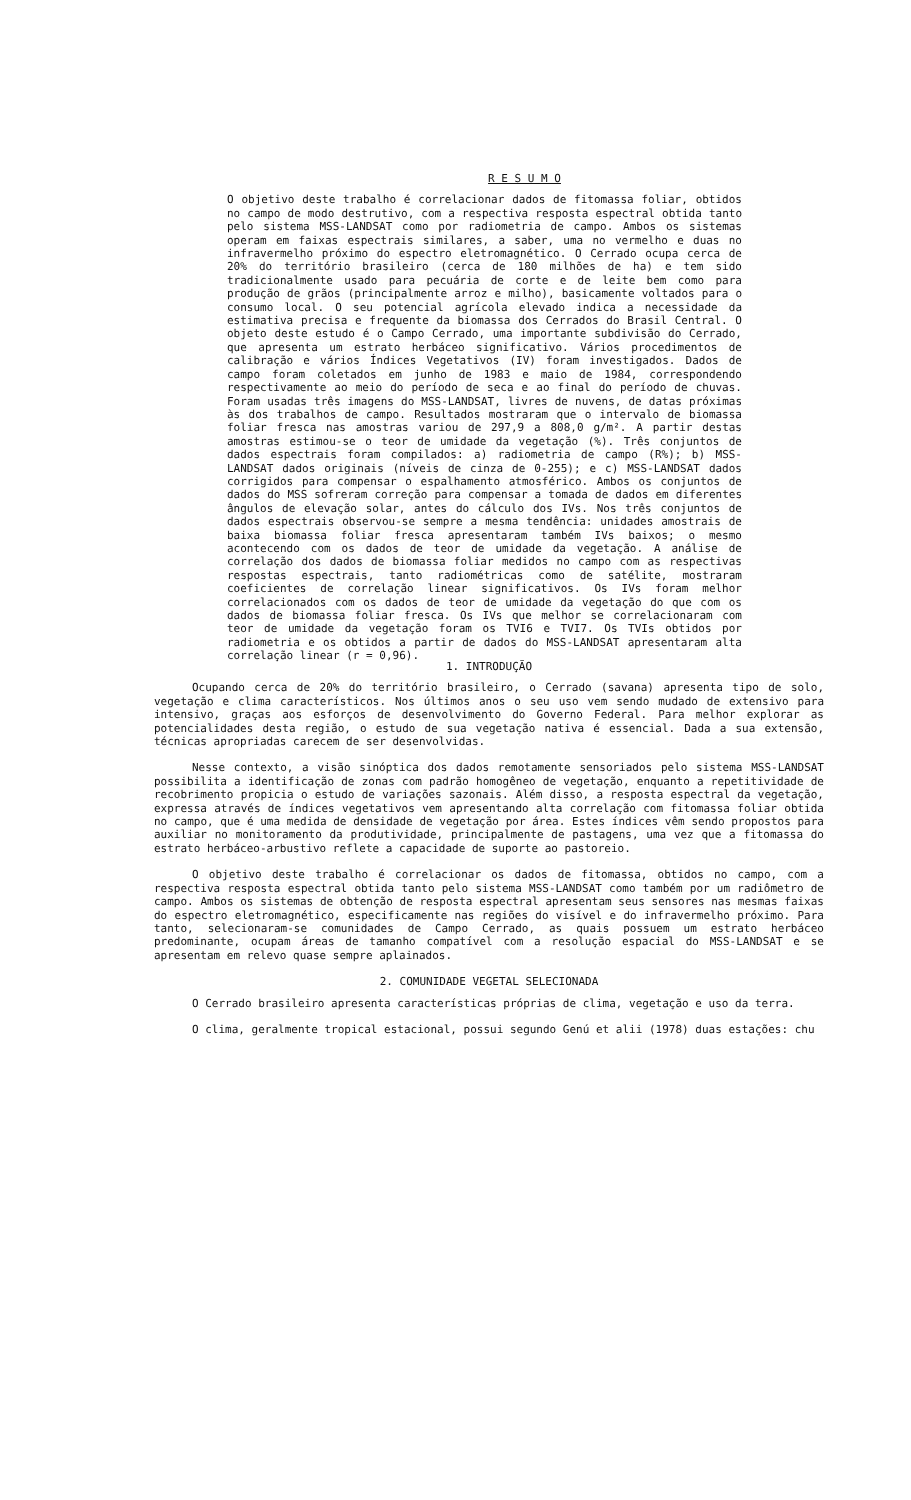R E S U M O
O objetivo deste trabalho é correlacionar dados de fitomassa foliar, obtidos no campo de modo destrutivo, com a respectiva resposta espectral obtida tanto pelo sistema MSS-LANDSAT como por radiometria de campo. Ambos os sistemas operam em faixas espectrais similares, a saber, uma no vermelho e duas no infravermelho próximo do espectro eletromagnético. O Cerrado ocupa cerca de 20% do território brasileiro (cerca de 180 milhões de ha) e tem sido tradicionalmente usado para pecuária de corte e de leite bem como para produção de grãos (principalmente arroz e milho), basicamente voltados para o consumo local. O seu potencial agrícola elevado indica a necessidade da estimativa precisa e frequente da biomassa dos Cerrados do Brasil Central. O objeto deste estudo é o Campo Cerrado, uma importante subdivisão do Cerrado, que apresenta um estrato herbáceo significativo. Vários procedimentos de calibração e vários Índices Vegetativos (IV) foram investigados. Dados de campo foram coletados em junho de 1983 e maio de 1984, correspondendo respectivamente ao meio do período de seca e ao final do período de chuvas. Foram usadas três imagens do MSS-LANDSAT, livres de nuvens, de datas próximas às dos trabalhos de campo. Resultados mostraram que o intervalo de biomassa foliar fresca nas amostras variou de 297,9 a 808,0 g/m². A partir destas amostras estimou-se o teor de umidade da vegetação (%). Três conjuntos de dados espectrais foram compilados: a) radiometria de campo (R%); b) MSS-LANDSAT dados originais (níveis de cinza de 0-255); e c) MSS-LANDSAT dados corrigidos para compensar o espalhamento atmosférico. Ambos os conjuntos de dados do MSS sofreram correção para compensar a tomada de dados em diferentes ângulos de elevação solar, antes do cálculo dos IVs. Nos três conjuntos de dados espectrais observou-se sempre a mesma tendência: unidades amostrais de baixa biomassa foliar fresca apresentaram também IVs baixos; o mesmo acontecendo com os dados de teor de umidade da vegetação. A análise de correlação dos dados de biomassa foliar medidos no campo com as respectivas respostas espectrais, tanto radiométricas como de satélite, mostraram coeficientes de correlação linear significativos. Os IVs foram melhor correlacionados com os dados de teor de umidade da vegetação do que com os dados de biomassa foliar fresca. Os IVs que melhor se correlacionaram com teor de umidade da vegetação foram os TVI6 e TVI7. Os TVIs obtidos por radiometria e os obtidos a partir de dados do MSS-LANDSAT apresentaram alta correlação linear (r = 0,96).
1. INTRODUÇÃO
Ocupando cerca de 20% do território brasileiro, o Cerrado (savana) apresenta tipo de solo, vegetação e clima característicos. Nos últimos anos o seu uso vem sendo mudado de extensivo para intensivo, graças aos esforços de desenvolvimento do Governo Federal. Para melhor explorar as potencialidades desta região, o estudo de sua vegetação nativa é essencial. Dada a sua extensão, técnicas apropriadas carecem de ser desenvolvidas.
Nesse contexto, a visão sinóptica dos dados remotamente sensoriados pelo sistema MSS-LANDSAT possibilita a identificação de zonas com padrão homogêneo de vegetação, enquanto a repetitividade de recobrimento propicia o estudo de variações sazonais. Além disso, a resposta espectral da vegetação, expressa através de índices vegetativos vem apresentando alta correlação com fitomassa foliar obtida no campo, que é uma medida de densidade de vegetação por área. Estes índices vêm sendo propostos para auxiliar no monitoramento da produtividade, principalmente de pastagens, uma vez que a fitomassa do estrato herbáceo-arbustivo reflete a capacidade de suporte ao pastoreio.
O objetivo deste trabalho é correlacionar os dados de fitomassa, obtidos no campo, com a respectiva resposta espectral obtida tanto pelo sistema MSS-LANDSAT como também por um radiômetro de campo. Ambos os sistemas de obtenção de resposta espectral apresentam seus sensores nas mesmas faixas do espectro eletromagnético, especificamente nas regiões do visível e do infravermelho próximo. Para tanto, selecionaram-se comunidades de Campo Cerrado, as quais possuem um estrato herbáceo predominante, ocupam áreas de tamanho compatível com a resolução espacial do MSS-LANDSAT e se apresentam em relevo quase sempre aplainados.
2. COMUNIDADE VEGETAL SELECIONADA
O Cerrado brasileiro apresenta características próprias de clima, vegetação e uso da terra.
O clima, geralmente tropical estacional, possui segundo Genú et alii (1978) duas estações: chu